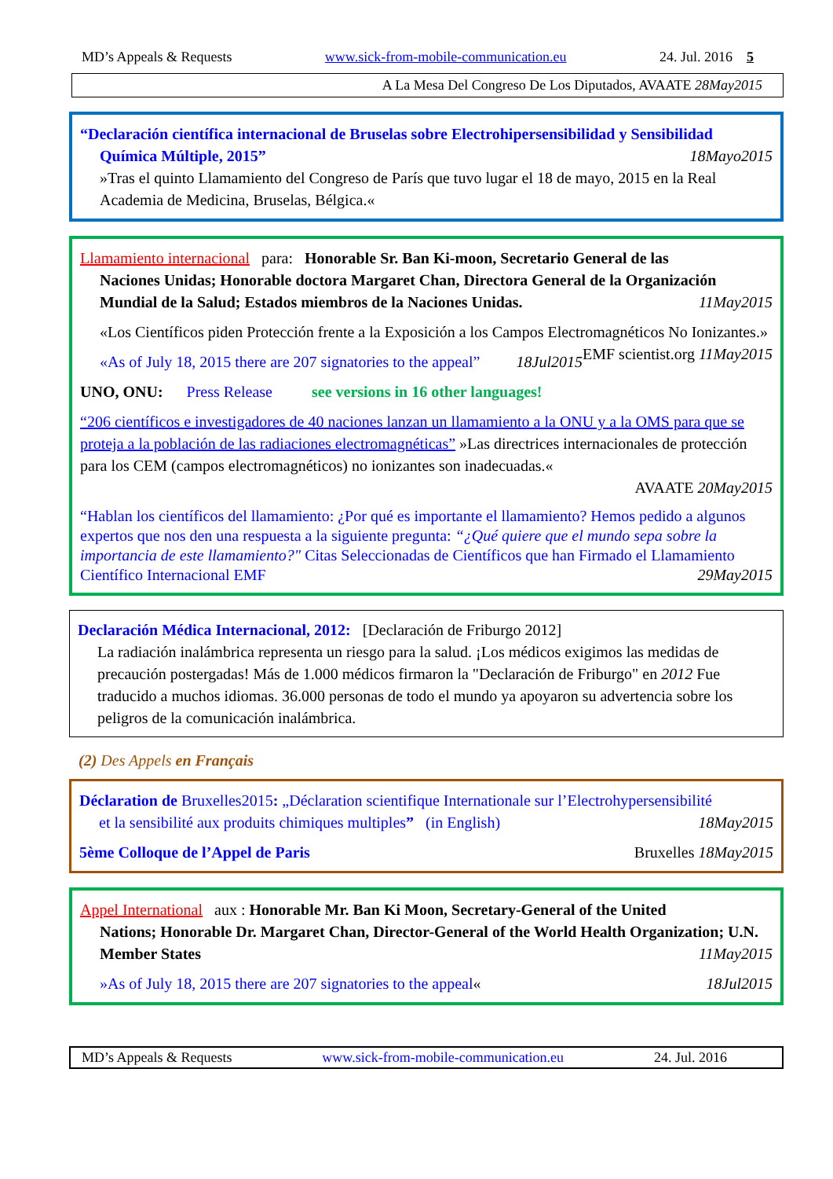MD’s Appeals & Requests www.sick-from-mobile-communication.eu 24. Jul. 2016 5
A La Mesa Del Congreso De Los Diputados, AVAATE 28May2015
“Declaración científica internacional de Bruselas sobre Electrohipersensibilidad y Sensibilidad
Química Múltiple, 2015” 18Mayo2015
»Tras el quinto Llamamiento del Congreso de París que tuvo lugar el 18 de mayo, 2015 en la Real Academia de Medicina, Bruselas, Bélgica.«
Llamamiento internacional para: Honorable Sr. Ban Ki-moon, Secretario General de las
Naciones Unidas; Honorable doctora Margaret Chan, Directora General de la Organización Mundial de la Salud; Estados miembros de la Naciones Unidas. 11May2015
«Los Científicos piden Protección frente a la Exposición a los Campos Electromagnéticos No Ionizantes.» EMF scientist.org 11May2015
«As of July 18, 2015 there are 207 signatories to the appeal” 18Jul2015
UNO, ONU: Press Release see versions in 16 other languages!
“206 científicos e investigadores de 40 naciones lanzan un llamamiento a la ONU y a la OMS para que se proteja a la población de las radiaciones electromagnéticas” »Las directrices internacionales de protección para los CEM (campos electromagnéticos) no ionizantes son inadecuadas.«
AVAATE 20May2015
“Hablan los científicos del llamamiento: ¿Por qué es importante el llamamiento? Hemos pedido a algunos expertos que nos den una respuesta a la siguiente pregunta: “¿Qué quiere que el mundo sepa sobre la importancia de este llamamiento?" Citas Seleccionadas de Científicos que han Firmado el Llamamiento Científico Internacional EMF 29May2015
Declaración Médica Internacional, 2012: [Declaración de Friburgo 2012]
La radiación inalámbrica representa un riesgo para la salud. ¡Los médicos exigimos las medidas de precaución postergadas! Más de 1.000 médicos firmaron la "Declaración de Friburgo" en 2012 Fue traducido a muchos idiomas. 36.000 personas de todo el mundo ya apoyaron su advertencia sobre los peligros de la comunicación inalámbrica.
(2) Des Appels en Français
Déclaration de Bruxelles2015: „Déclaration scientifique Internationale sur l’Electrohypersensibilité
et la sensibilité aux produits chimiques multiples” (in English) 18May2015
5ème Colloque de l’Appel de Paris Bruxelles 18May2015
Appel International aux : Honorable Mr. Ban Ki Moon, Secretary-General of the United
Nations; Honorable Dr. Margaret Chan, Director-General of the World Health Organization; U.N. Member States 11May2015
»As of July 18, 2015 there are 207 signatories to the appeal« 18Jul2015
MD’s Appeals & Requests www.sick-from-mobile-communication.eu 24. Jul. 2016